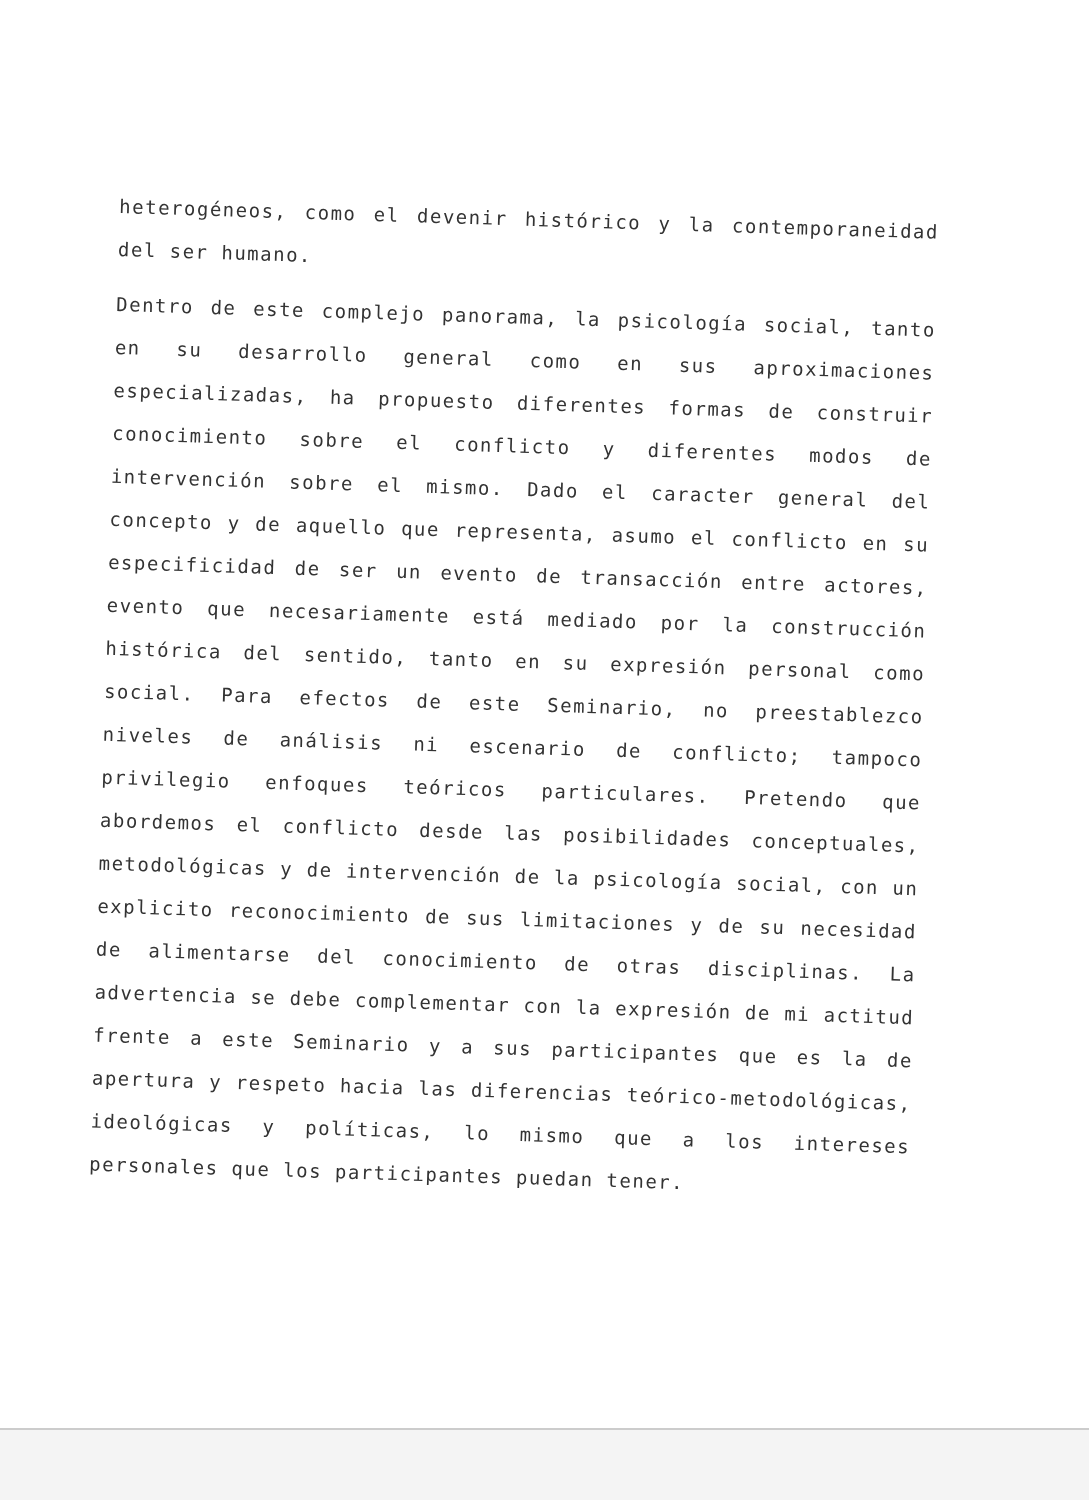heterogéneos, como el devenir histórico y la contemporaneidad del ser humano.
Dentro de este complejo panorama, la psicología social, tanto en su desarrollo general como en sus aproximaciones especializadas, ha propuesto diferentes formas de construir conocimiento sobre el conflicto y diferentes modos de intervención sobre el mismo. Dado el caracter general del concepto y de aquello que representa, asumo el conflicto en su especificidad de ser un evento de transacción entre actores, evento que necesariamente está mediado por la construcción histórica del sentido, tanto en su expresión personal como social. Para efectos de este Seminario, no preestablezco niveles de análisis ni escenario de conflicto; tampoco privilegio enfoques teóricos particulares. Pretendo que abordemos el conflicto desde las posibilidades conceptuales, metodológicas y de intervención de la psicología social, con un explicito reconocimiento de sus limitaciones y de su necesidad de alimentarse del conocimiento de otras disciplinas. La advertencia se debe complementar con la expresión de mi actitud frente a este Seminario y a sus participantes que es la de apertura y respeto hacia las diferencias teórico-metodológicas, ideológicas y políticas, lo mismo que a los intereses personales que los participantes puedan tener.